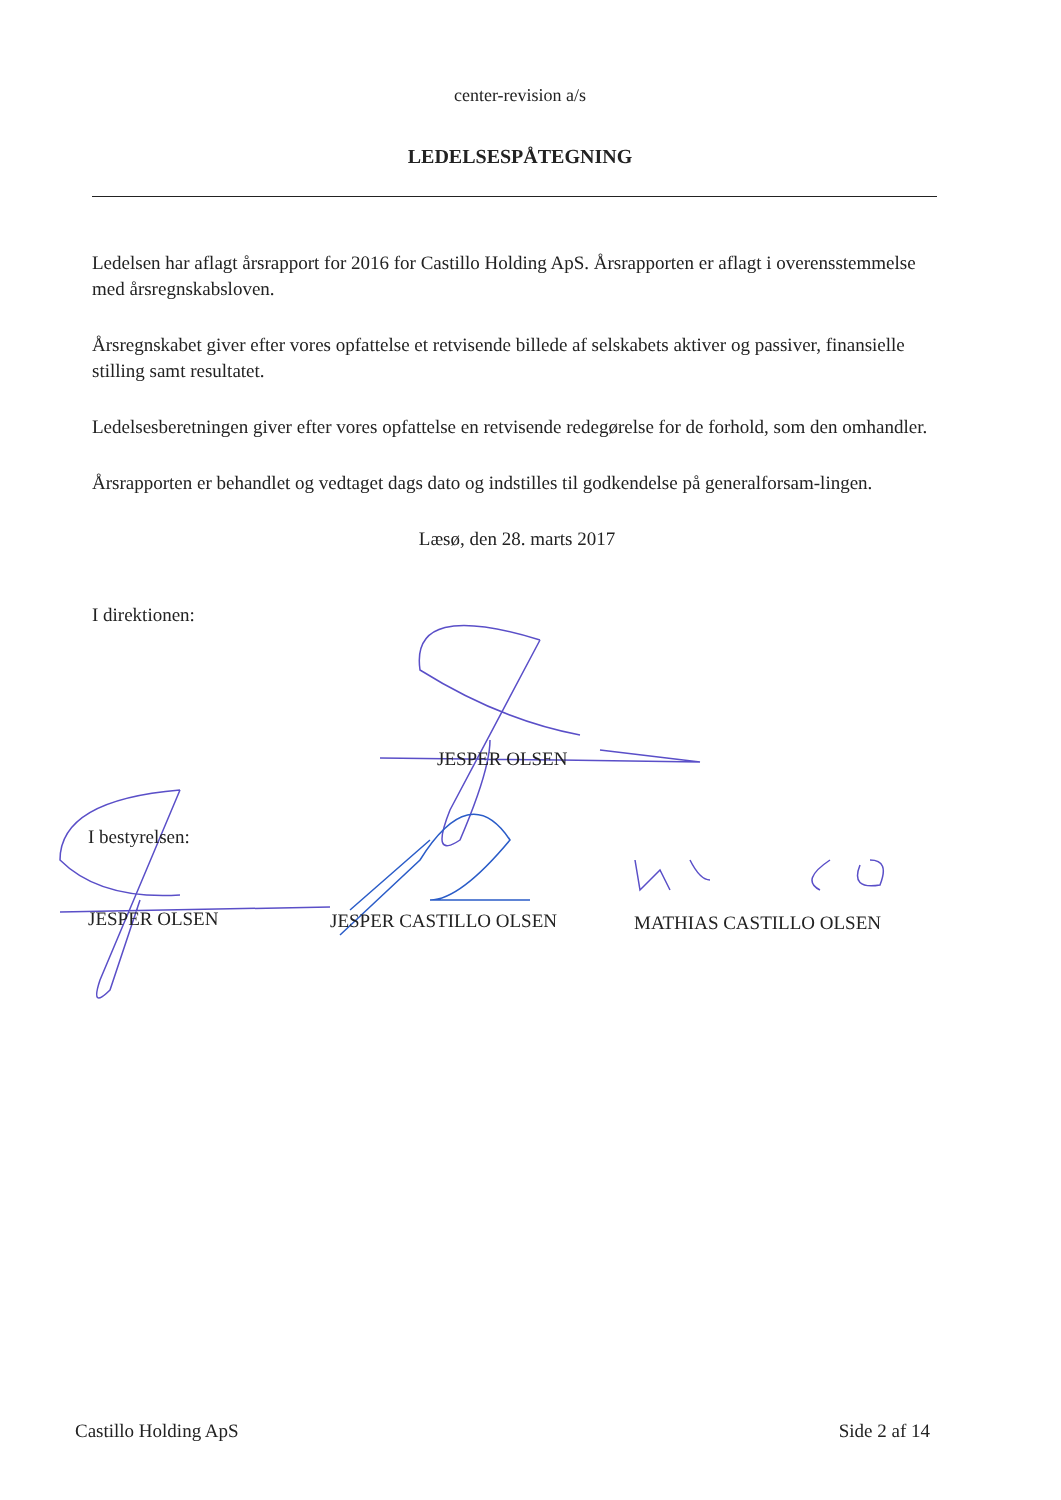center-revision a/s
LEDELSESPÅTEGNING
Ledelsen har aflagt årsrapport for 2016 for Castillo Holding ApS. Årsrapporten er aflagt i overensstemmelse med årsregnskabsloven.
Årsregnskabet giver efter vores opfattelse et retvisende billede af selskabets aktiver og passiver, finansielle stilling samt resultatet.
Ledelsesberetningen giver efter vores opfattelse en retvisende redegørelse for de forhold, som den omhandler.
Årsrapporten er behandlet og vedtaget dags dato og indstilles til godkendelse på generalforsam-lingen.
Læsø, den 28. marts 2017
I direktionen:
JESPER OLSEN
I bestyrelsen:
JESPER OLSEN JESPER CASTILLO OLSEN MATHIAS CASTILLO OLSEN
Castillo Holding ApS Side 2 af 14